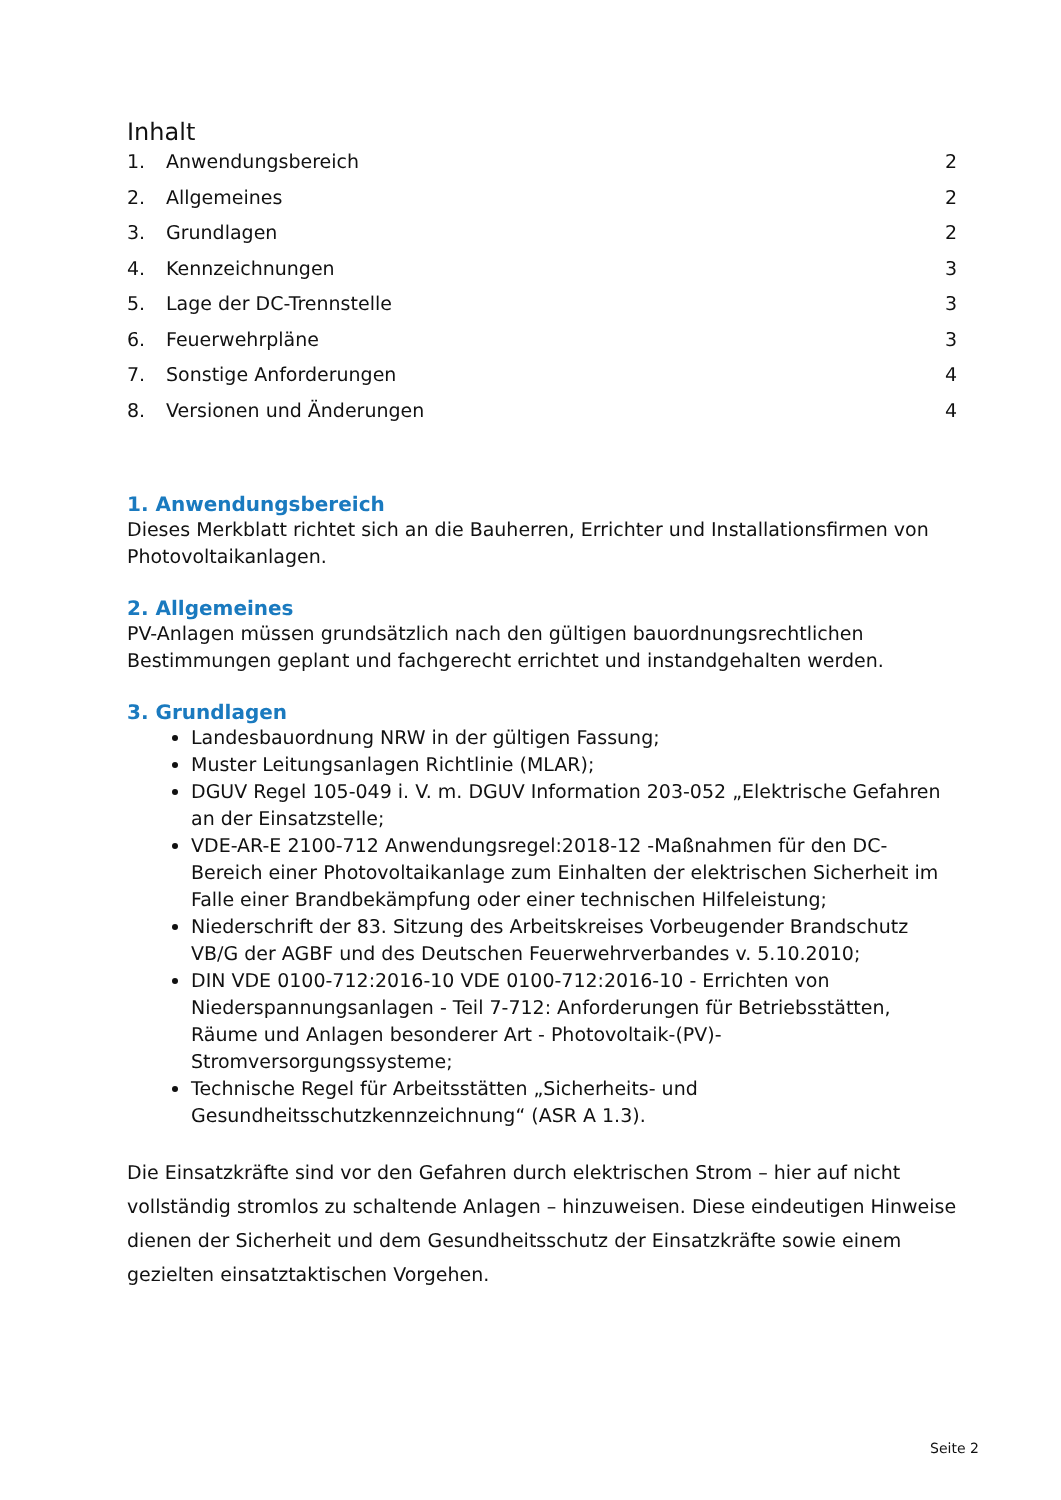Inhalt
| 1. | Anwendungsbereich | 2 |
| 2. | Allgemeines | 2 |
| 3. | Grundlagen | 2 |
| 4. | Kennzeichnungen | 3 |
| 5. | Lage der DC-Trennstelle | 3 |
| 6. | Feuerwehrpläne | 3 |
| 7. | Sonstige Anforderungen | 4 |
| 8. | Versionen und Änderungen | 4 |
1. Anwendungsbereich
Dieses Merkblatt richtet sich an die Bauherren, Errichter und Installationsfirmen von Photovoltaikanlagen.
2. Allgemeines
PV-Anlagen müssen grundsätzlich nach den gültigen bauordnungsrechtlichen Bestimmungen geplant und fachgerecht errichtet und instandgehalten werden.
3. Grundlagen
Landesbauordnung NRW in der gültigen Fassung;
Muster Leitungsanlagen Richtlinie (MLAR);
DGUV Regel 105-049 i. V. m. DGUV Information 203-052 „Elektrische Gefahren an der Einsatzstelle;
VDE-AR-E 2100-712 Anwendungsregel:2018-12 -Maßnahmen für den DC-Bereich einer Photovoltaikanlage zum Einhalten der elektrischen Sicherheit im Falle einer Brandbekämpfung oder einer technischen Hilfeleistung;
Niederschrift der 83. Sitzung des Arbeitskreises Vorbeugender Brandschutz VB/G der AGBF und des Deutschen Feuerwehrverbandes v. 5.10.2010;
DIN VDE 0100-712:2016-10 VDE 0100-712:2016-10 - Errichten von Niederspannungsanlagen - Teil 7-712: Anforderungen für Betriebsstätten, Räume und Anlagen besonderer Art - Photovoltaik-(PV)-Stromversorgungssysteme;
Technische Regel für Arbeitsstätten „Sicherheits- und Gesundheitsschutzkennzeichnung“ (ASR A 1.3).
Die Einsatzkräfte sind vor den Gefahren durch elektrischen Strom – hier auf nicht vollständig stromlos zu schaltende Anlagen – hinzuweisen. Diese eindeutigen Hinweise dienen der Sicherheit und dem Gesundheitsschutz der Einsatzkräfte sowie einem gezielten einsatztaktischen Vorgehen.
Seite 2